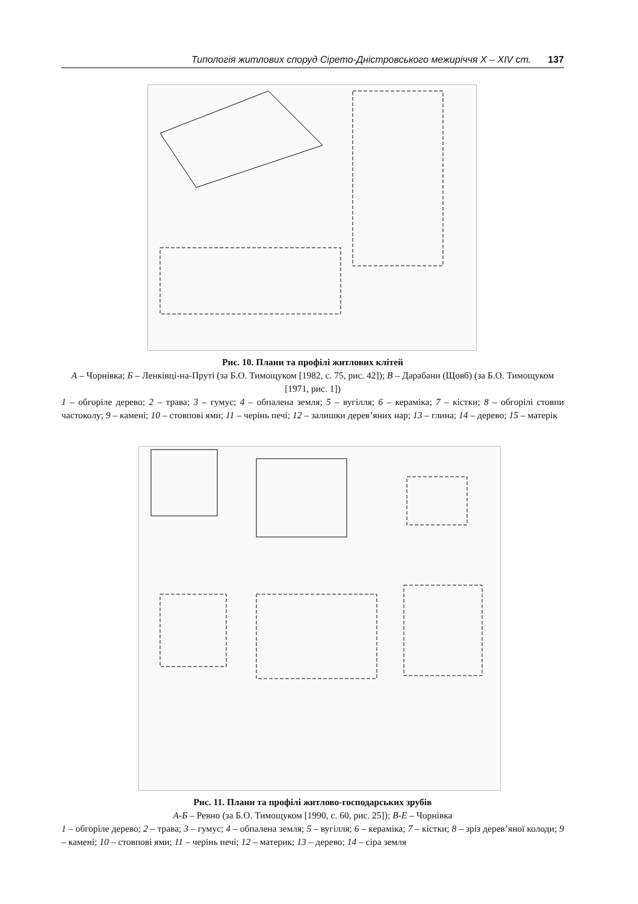Типологія житлових споруд Сірето-Дністровського межиріччя X – XIV ст. 137
Рис. 10. Плани та профілі житлових клітей
А – Чорнівка; Б – Ленківці-на-Пруті (за Б.О. Тимощуком [1982, с. 75, рис. 42]); В – Дарабани (Щовб) (за Б.О. Тимощуком [1971, рис. 1])
1 – обгоріле дерево; 2 – трава; 3 – гумус; 4 – обпалена земля; 5 – вугілля; 6 – кераміка; 7 – кістки; 8 – обгорілі стовпи частоколу; 9 – камені; 10 – стовпові ями; 11 – черінь печі; 12 – залишки дерев’яних нар; 13 – глина; 14 – дерево; 15 – матерік
Рис. 11. Плани та профілі житлово-господарських зрубів
А-Б – Ревно (за Б.О. Тимощуком [1990, с. 60, рис. 25]); В-Е – Чорнівка
1 – обгоріле дерево; 2 – трава; 3 – гумус; 4 – обпалена земля; 5 – вугілля; 6 – кераміка; 7 – кістки; 8 – зріз дерев’яної колоди; 9 – камені; 10 – стовпові ями; 11 – черінь печі; 12 – материк; 13 – дерево; 14 – сіра земля